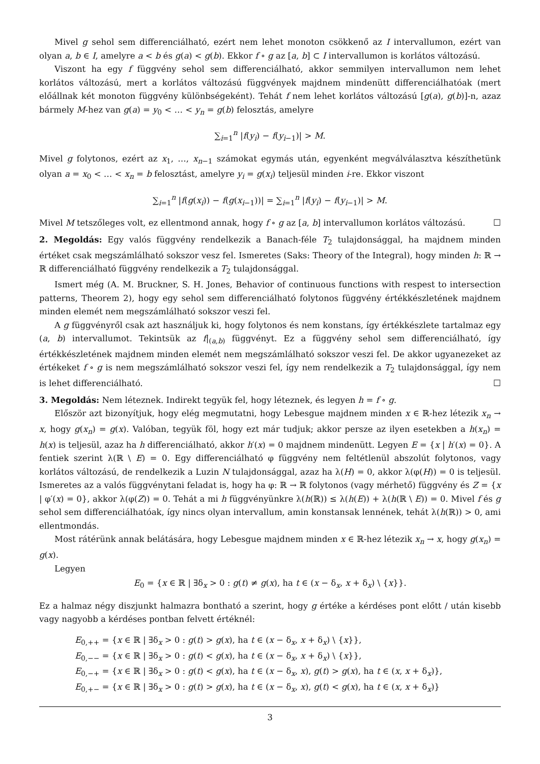Mivel g sehol sem differenciálható, ezért nem lehet monoton csökkenő az I intervallumon, ezért van olyan a, b ∈ I, amelyre a < b és g(a) < g(b). Ekkor f ∘ g az [a, b] ⊂ I intervallumon is korlátos változású.
Viszont ha egy f függvény sehol sem differenciálható, akkor semmilyen intervallumon nem lehet korlátos változású, mert a korlátos változású függvények majdnem mindenütt differenciálhatóak (mert előállnak két monoton függvény különbségeként). Tehát f nem lehet korlátos változású [g(a), g(b)]-n, azaz bármely M-hez van g(a) = y<sub>0</sub> < … < y<sub>n</sub> = g(b) felosztás, amelyre
∑<sub>i=1</sub><sup>n</sup> |f(y<sub>i</sub>) − f(y<sub>i−1</sub>)| > M.
Mivel g folytonos, ezért az x<sub>1</sub>, …, x<sub>n−1</sub> számokat egymás után, egyenként megválválasztva készíthetünk olyan a = x<sub>0</sub> < … < x<sub>n</sub> = b felosztást, amelyre y<sub>i</sub> = g(x<sub>i</sub>) teljesül minden i-re. Ekkor viszont
∑<sub>i=1</sub><sup>n</sup> |f(g(x<sub>i</sub>)) − f(g(x<sub>i−1</sub>))| = ∑<sub>i=1</sub><sup>n</sup> |f(y<sub>i</sub>) − f(y<sub>i−1</sub>)| > M.
Mivel M tetszőleges volt, ez ellentmond annak, hogy f ∘ g az [a, b] intervallumon korlátos változású. ☐
2. Megoldás: Egy valós függvény rendelkezik a Banach-féle T<sub>2</sub> tulajdonsággal, ha majdnem minden értéket csak megszámlálható sokszor vesz fel. Ismeretes (Saks: Theory of the Integral), hogy minden h: ℝ → ℝ differenciálható függvény rendelkezik a T<sub>2</sub> tulajdonsággal.
Ismert még (A. M. Bruckner, S. H. Jones, Behavior of continuous functions with respest to intersection patterns, Theorem 2), hogy egy sehol sem differenciálható folytonos függvény értékkészletének majdnem minden elemét nem megszámlálható sokszor veszi fel.
A g függvényről csak azt használjuk ki, hogy folytonos és nem konstans, így értékkészlete tartalmaz egy (a, b) intervallumot. Tekintsük az f|<sub>(a,b)</sub> függvényt. Ez a függvény sehol sem differenciálható, így értékkészletének majdnem minden elemét nem megszámlálható sokszor veszi fel. De akkor ugyanezeket az értékeket f ∘ g is nem megszámlálható sokszor veszi fel, így nem rendelkezik a T<sub>2</sub> tulajdonsággal, így nem is lehet differenciálható. ☐
3. Megoldás: Nem léteznek. Indirekt tegyük fel, hogy léteznek, és legyen h = f ∘ g.
Először azt bizonyítjuk, hogy elég megmutatni, hogy Lebesgue majdnem minden x ∈ ℝ-hez létezik x<sub>n</sub> → x, hogy g(x<sub>n</sub>) = g(x). Valóban, tegyük föl, hogy ezt már tudjuk; akkor persze az ilyen esetekben a h(x<sub>n</sub>) = h(x) is teljesül, azaz ha h differenciálható, akkor h′(x) = 0 majdnem mindenütt. Legyen E = {x | h′(x) = 0}. A fentiek szerint λ(ℝ \ E) = 0. Egy differenciálható φ függvény nem feltétlenül abszolút folytonos, vagy korlátos változású, de rendelkezik a Luzin N tulajdonsággal, azaz ha λ(H) = 0, akkor λ(φ(H)) = 0 is teljesül. Ismeretes az a valós függvénytani feladat is, hogy ha φ: ℝ → ℝ folytonos (vagy mérhető) függvény és Z = {x | φ′(x) = 0}, akkor λ(φ(Z)) = 0. Tehát a mi h függvényünkre λ(h(ℝ)) ≤ λ(h(E)) + λ(h(ℝ \ E)) = 0. Mivel f és g sehol sem differenciálhatóak, így nincs olyan intervallum, amin konstansak lennének, tehát λ(h(ℝ)) > 0, ami ellentmondás.
Most rátérünk annak belátására, hogy Lebesgue majdnem minden x ∈ ℝ-hez létezik x<sub>n</sub> → x, hogy g(x<sub>n</sub>) = g(x).
Legyen
E<sub>0</sub> = {x ∈ ℝ | ∃δ<sub>x</sub> > 0 : g(t) ≠ g(x), ha t ∈ (x − δ<sub>x</sub>, x + δ<sub>x</sub>) \ {x}}.
Ez a halmaz négy diszjunkt halmazra bontható a szerint, hogy g értéke a kérdéses pont előtt / után kisebb vagy nagyobb a kérdéses pontban felvett értéknél:
E<sub>0,++</sub> = {x ∈ ℝ | ∃δ<sub>x</sub> > 0 : g(t) > g(x), ha t ∈ (x − δ<sub>x</sub>, x + δ<sub>x</sub>) \ {x}},
E<sub>0,−−</sub> = {x ∈ ℝ | ∃δ<sub>x</sub> > 0 : g(t) < g(x), ha t ∈ (x − δ<sub>x</sub>, x + δ<sub>x</sub>) \ {x}},
E<sub>0,−+</sub> = {x ∈ ℝ | ∃δ<sub>x</sub> > 0 : g(t) < g(x), ha t ∈ (x − δ<sub>x</sub>, x), g(t) > g(x), ha t ∈ (x, x + δ<sub>x</sub>)},
E<sub>0,+−</sub> = {x ∈ ℝ | ∃δ<sub>x</sub> > 0 : g(t) > g(x), ha t ∈ (x − δ<sub>x</sub>, x), g(t) < g(x), ha t ∈ (x, x + δ<sub>x</sub>)}
3